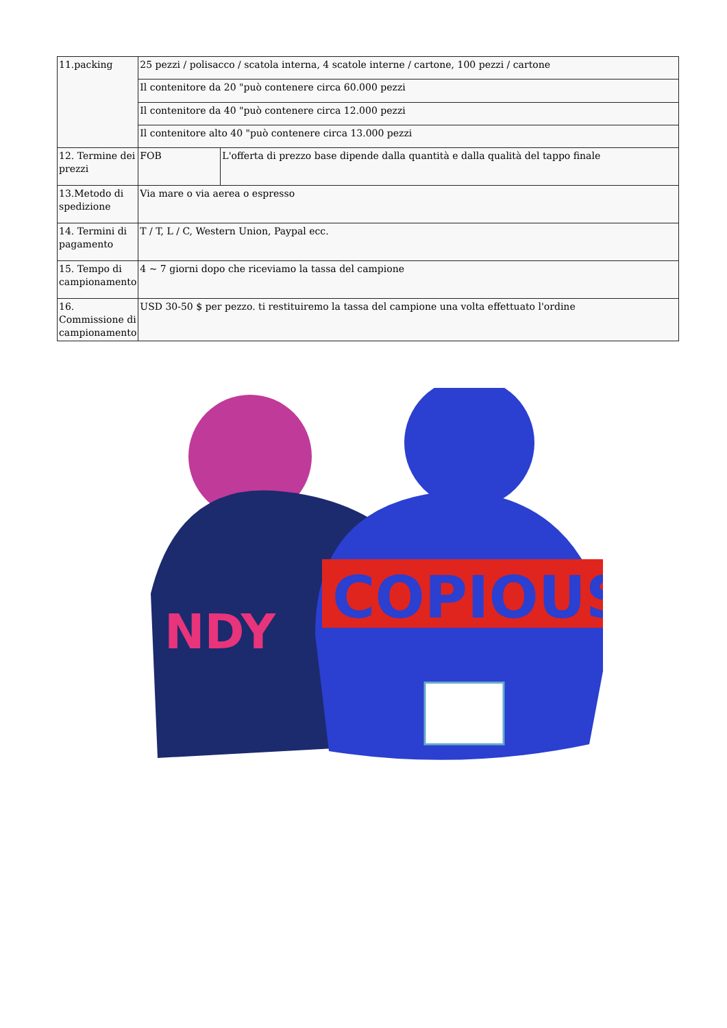| 11.packing | 25 pezzi / polisacco / scatola interna, 4 scatole interne / cartone, 100 pezzi / cartone | |
| | Il contenitore da 20 "può contenere circa 60.000 pezzi | |
| | Il contenitore da 40 "può contenere circa 12.000 pezzi | |
| | Il contenitore alto 40 "può contenere circa 13.000 pezzi | |
| 12. Termine dei prezzi | FOB | L'offerta di prezzo base dipende dalla quantità e dalla qualità del tappo finale |
| 13.Metodo di spedizione | Via mare o via aerea o espresso | |
| 14. Termini di pagamento | T / T, L / C, Western Union, Paypal ecc. | |
| 15. Tempo di campionamento | 4 ~ 7 giorni dopo che riceviamo la tassa del campione | |
| 16. Commissione di campionamento | USD 30-50 $ per pezzo. ti restituiremo la tassa del campione una volta effettuato l'ordine | |
NDY
COPIOUS